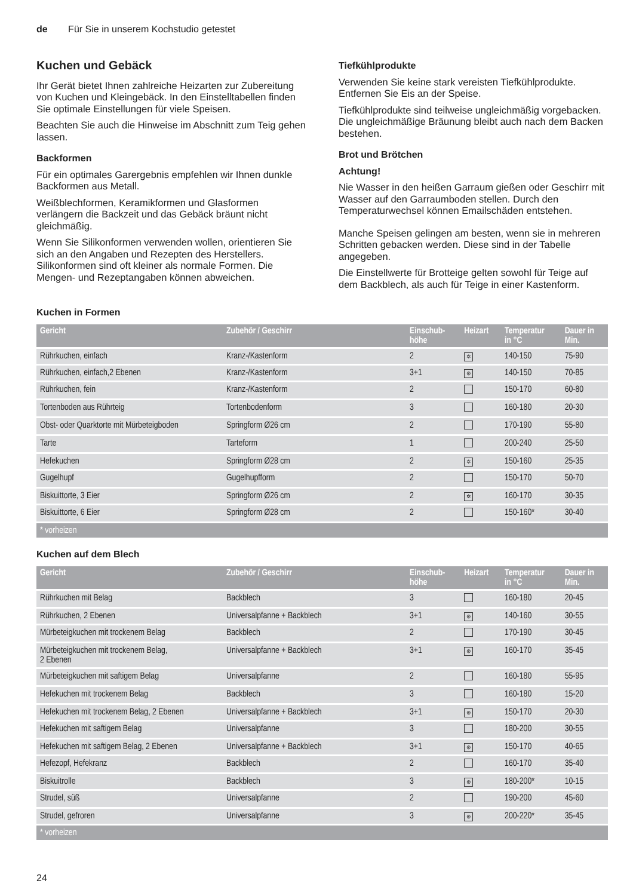de Für Sie in unserem Kochstudio getestet
Kuchen und Gebäck
Ihr Gerät bietet Ihnen zahlreiche Heizarten zur Zubereitung von Kuchen und Kleingebäck. In den Einstelltabellen finden Sie optimale Einstellungen für viele Speisen.
Beachten Sie auch die Hinweise im Abschnitt zum Teig gehen lassen.
Backformen
Für ein optimales Garergebnis empfehlen wir Ihnen dunkle Backformen aus Metall.
Weißblechformen, Keramikformen und Glasformen verlängern die Backzeit und das Gebäck bräunt nicht gleichmäßig.
Wenn Sie Silikonformen verwenden wollen, orientieren Sie sich an den Angaben und Rezepten des Herstellers. Silikonformen sind oft kleiner als normale Formen. Die Mengen- und Rezeptangaben können abweichen.
Tiefkühlprodukte
Verwenden Sie keine stark vereisten Tiefkühlprodukte. Entfernen Sie Eis an der Speise.
Tiefkühlprodukte sind teilweise ungleichmäßig vorgebacken. Die ungleichmäßige Bräunung bleibt auch nach dem Backen bestehen.
Brot und Brötchen
Achtung!
Nie Wasser in den heißen Garraum gießen oder Geschirr mit Wasser auf den Garraumboden stellen. Durch den Temperaturwechsel können Emailschäden entstehen.
Manche Speisen gelingen am besten, wenn sie in mehreren Schritten gebacken werden. Diese sind in der Tabelle angegeben.
Die Einstellwerte für Brotteige gelten sowohl für Teige auf dem Backblech, als auch für Teige in einer Kastenform.
Kuchen in Formen
| Gericht | Zubehör / Geschirr | Einschub- höhe | Heizart | Temperatur in °C | Dauer in Min. |
| --- | --- | --- | --- | --- | --- |
| Rührkuchen, einfach | Kranz-/Kastenform | 2 | ✲ | 140-150 | 75-90 |
| Rührkuchen, einfach,2 Ebenen | Kranz-/Kastenform | 3+1 | ⊛ | 140-150 | 70-85 |
| Rührkuchen, fein | Kranz-/Kastenform | 2 | | 150-170 | 60-80 |
| Tortenboden aus Rührteig | Tortenbodenform | 3 | | 160-180 | 20-30 |
| Obst- oder Quarktorte mit Mürbeteigboden | Springform Ø26 cm | 2 | | 170-190 | 55-80 |
| Tarte | Tarteform | 1 | | 200-240 | 25-50 |
| Hefekuchen | Springform Ø28 cm | 2 | ✲ | 150-160 | 25-35 |
| Gugelhupf | Gugelhupfform | 2 | | 150-170 | 50-70 |
| Biskuittorte, 3 Eier | Springform Ø26 cm | 2 | ✲ | 160-170 | 30-35 |
| Biskuittorte, 6 Eier | Springform Ø28 cm | 2 | | 150-160* | 30-40 |
| * vorheizen | | | | | |
Kuchen auf dem Blech
| Gericht | Zubehör / Geschirr | Einschub- höhe | Heizart | Temperatur in °C | Dauer in Min. |
| --- | --- | --- | --- | --- | --- |
| Rührkuchen mit Belag | Backblech | 3 | | 160-180 | 20-45 |
| Rührkuchen, 2 Ebenen | Universalpfanne + Backblech | 3+1 | ⊛ | 140-160 | 30-55 |
| Mürbeteigkuchen mit trockenem Belag | Backblech | 2 | | 170-190 | 30-45 |
| Mürbeteigkuchen mit trockenem Belag, 2 Ebenen | Universalpfanne + Backblech | 3+1 | ⊛ | 160-170 | 35-45 |
| Mürbeteigkuchen mit saftigem Belag | Universalpfanne | 2 | | 160-180 | 55-95 |
| Hefekuchen mit trockenem Belag | Backblech | 3 | | 160-180 | 15-20 |
| Hefekuchen mit trockenem Belag, 2 Ebenen | Universalpfanne + Backblech | 3+1 | ⊛ | 150-170 | 20-30 |
| Hefekuchen mit saftigem Belag | Universalpfanne | 3 | | 180-200 | 30-55 |
| Hefekuchen mit saftigem Belag, 2 Ebenen | Universalpfanne + Backblech | 3+1 | ⊛ | 150-170 | 40-65 |
| Hefezopf, Hefekranz | Backblech | 2 | | 160-170 | 35-40 |
| Biskuitrolle | Backblech | 3 | ⊛ | 180-200* | 10-15 |
| Strudel, süß | Universalpfanne | 2 | | 190-200 | 45-60 |
| Strudel, gefroren | Universalpfanne | 3 | ⊛ | 200-220* | 35-45 |
| * vorheizen | | | | | |
24